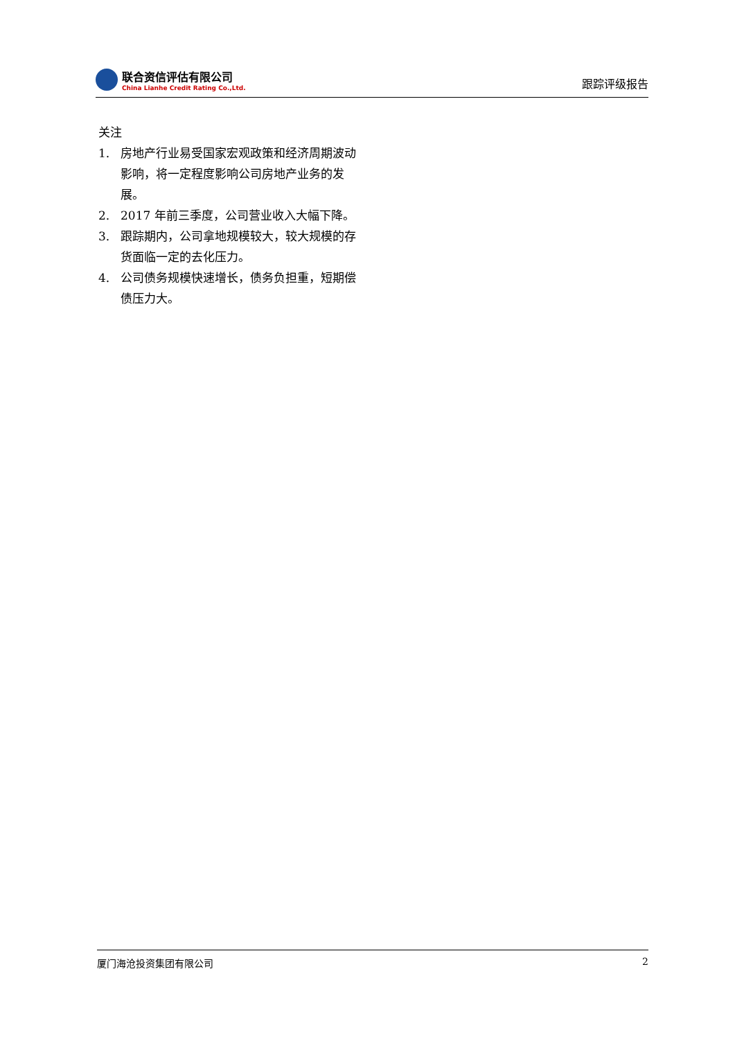联合资信评估有限公司
China Lianhe Credit Rating Co.,Ltd.
跟踪评级报告
关注
1. 房地产行业易受国家宏观政策和经济周期波动影响，将一定程度影响公司房地产业务的发展。
2. 2017 年前三季度，公司营业收入大幅下降。
3. 跟踪期内，公司拿地规模较大，较大规模的存货面临一定的去化压力。
4. 公司债务规模快速增长，债务负担重，短期偿债压力大。
厦门海沧投资集团有限公司 2